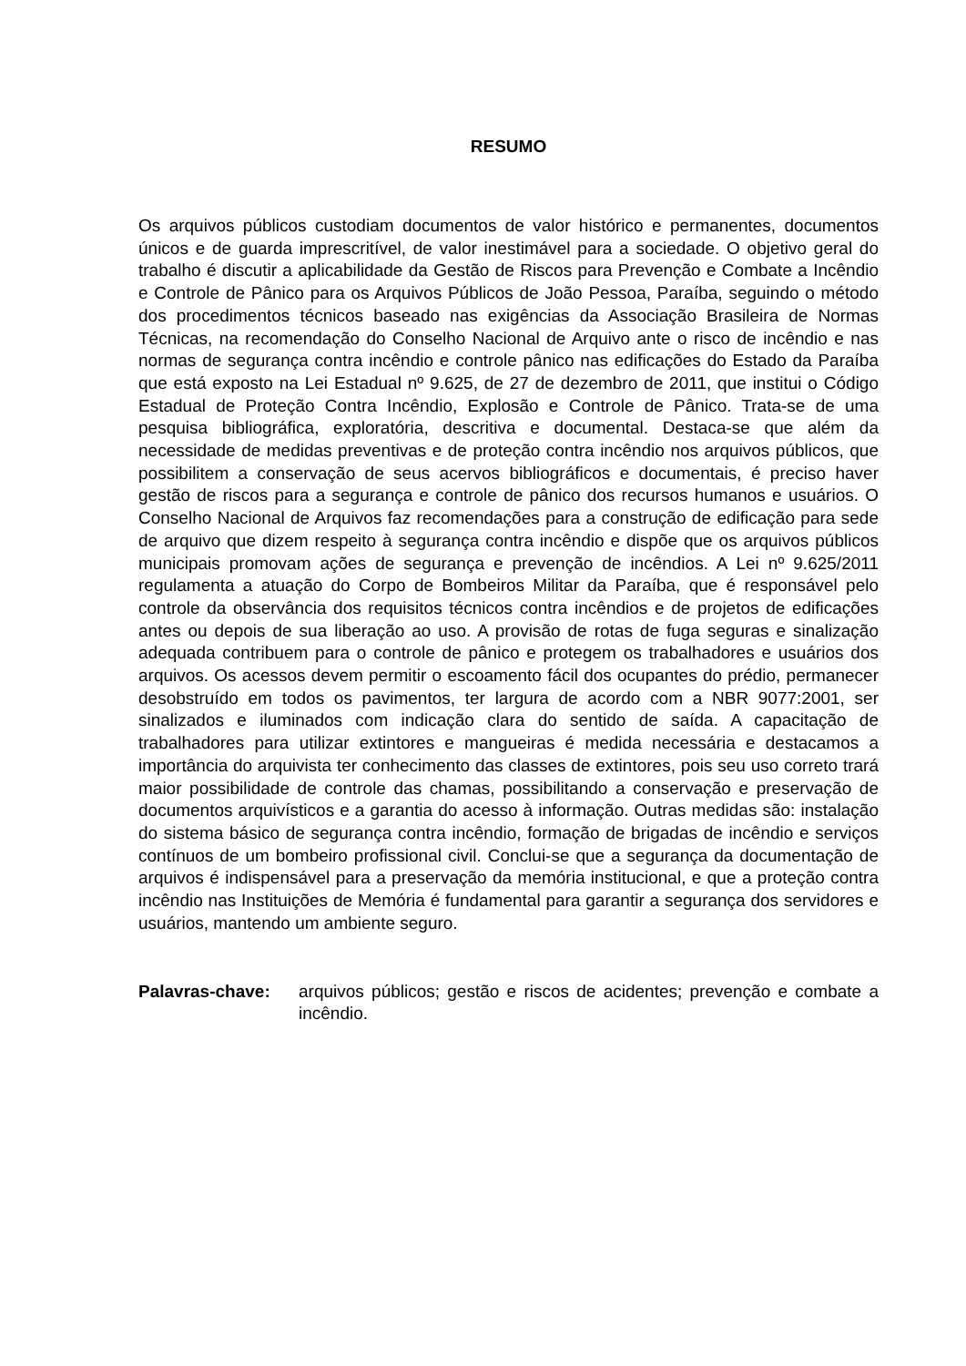RESUMO
Os arquivos públicos custodiam documentos de valor histórico e permanentes, documentos únicos e de guarda imprescritível, de valor inestimável para a sociedade. O objetivo geral do trabalho é discutir a aplicabilidade da Gestão de Riscos para Prevenção e Combate a Incêndio e Controle de Pânico para os Arquivos Públicos de João Pessoa, Paraíba, seguindo o método dos procedimentos técnicos baseado nas exigências da Associação Brasileira de Normas Técnicas, na recomendação do Conselho Nacional de Arquivo ante o risco de incêndio e nas normas de segurança contra incêndio e controle pânico nas edificações do Estado da Paraíba que está exposto na Lei Estadual nº 9.625, de 27 de dezembro de 2011, que institui o Código Estadual de Proteção Contra Incêndio, Explosão e Controle de Pânico. Trata-se de uma pesquisa bibliográfica, exploratória, descritiva e documental. Destaca-se que além da necessidade de medidas preventivas e de proteção contra incêndio nos arquivos públicos, que possibilitem a conservação de seus acervos bibliográficos e documentais, é preciso haver gestão de riscos para a segurança e controle de pânico dos recursos humanos e usuários. O Conselho Nacional de Arquivos faz recomendações para a construção de edificação para sede de arquivo que dizem respeito à segurança contra incêndio e dispõe que os arquivos públicos municipais promovam ações de segurança e prevenção de incêndios. A Lei nº 9.625/2011 regulamenta a atuação do Corpo de Bombeiros Militar da Paraíba, que é responsável pelo controle da observância dos requisitos técnicos contra incêndios e de projetos de edificações antes ou depois de sua liberação ao uso. A provisão de rotas de fuga seguras e sinalização adequada contribuem para o controle de pânico e protegem os trabalhadores e usuários dos arquivos. Os acessos devem permitir o escoamento fácil dos ocupantes do prédio, permanecer desobstruído em todos os pavimentos, ter largura de acordo com a NBR 9077:2001, ser sinalizados e iluminados com indicação clara do sentido de saída. A capacitação de trabalhadores para utilizar extintores e mangueiras é medida necessária e destacamos a importância do arquivista ter conhecimento das classes de extintores, pois seu uso correto trará maior possibilidade de controle das chamas, possibilitando a conservação e preservação de documentos arquivísticos e a garantia do acesso à informação. Outras medidas são: instalação do sistema básico de segurança contra incêndio, formação de brigadas de incêndio e serviços contínuos de um bombeiro profissional civil. Conclui-se que a segurança da documentação de arquivos é indispensável para a preservação da memória institucional, e que a proteção contra incêndio nas Instituições de Memória é fundamental para garantir a segurança dos servidores e usuários, mantendo um ambiente seguro.
Palavras-chave: arquivos públicos; gestão e riscos de acidentes; prevenção e combate a incêndio.